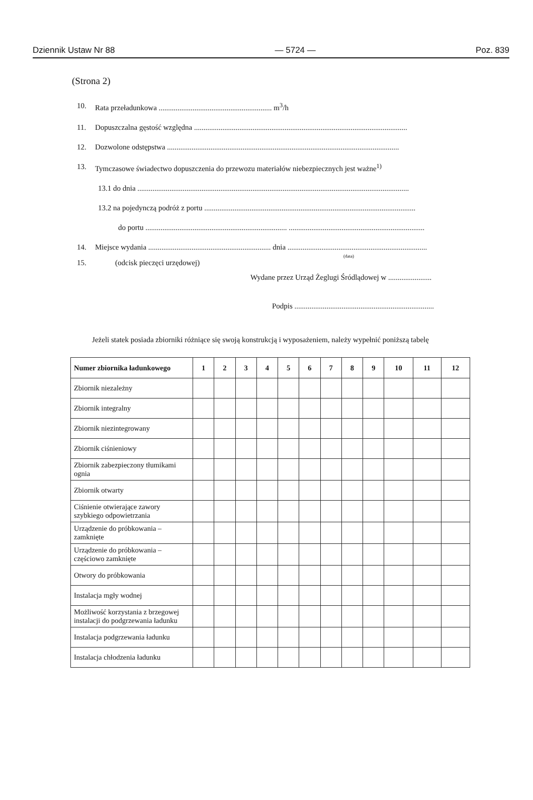Dziennik Ustaw Nr 88 — 5724 — Poz. 839
(Strona 2)
10. Rata przeładunkowa ............................................................ m<sup>3</sup>/h
11. Dopuszczalna gęstość względna .................................................................................................................
12. Dozwolone odstępstwa ...........................................................................................................................
13. Tymczasowe świadectwo dopuszczenia do przewozu materiałów niebezpiecznych jest ważne<sup>1)</sup>
13.1 do dnia ................................................................................................................................................
13.2 na pojedynczą podróż z portu ................................................................................................................
do portu ........................................................................... ........................................................................
14. Miejsce wydania ................................................................. dnia ..........................................................................
(data)
15. (odcisk pieczęci urzędowej)
Wydane przez Urząd Żeglugi Śródlądowej w .......................
Podpis ..........................................................................
Jeżeli statek posiada zbiorniki różniące się swoją konstrukcją i wyposażeniem, należy wypełnić poniższą tabelę
| Numer zbiornika ładunkowego | 1 | 2 | 3 | 4 | 5 | 6 | 7 | 8 | 9 | 10 | 11 | 12 |
| --- | --- | --- | --- | --- | --- | --- | --- | --- | --- | --- | --- | --- |
| Zbiornik niezależny | | | | | | | | | | | | |
| Zbiornik integralny | | | | | | | | | | | | |
| Zbiornik niezintegrowany | | | | | | | | | | | | |
| Zbiornik ciśnieniowy | | | | | | | | | | | | |
| Zbiornik zabezpieczony tłumikami ognia | | | | | | | | | | | | |
| Zbiornik otwarty | | | | | | | | | | | | |
| Ciśnienie otwierające zawory szybkiego odpowietrzania | | | | | | | | | | | | |
| Urządzenie do próbkowania – zamknięte | | | | | | | | | | | | |
| Urządzenie do próbkowania – częściowo zamknięte | | | | | | | | | | | | |
| Otwory do próbkowania | | | | | | | | | | | | |
| Instalacja mgły wodnej | | | | | | | | | | | | |
| Możliwość korzystania z brzegowej instalacji do podgrzewania ładunku | | | | | | | | | | | | |
| Instalacja podgrzewania ładunku | | | | | | | | | | | | |
| Instalacja chłodzenia ładunku | | | | | | | | | | | | |